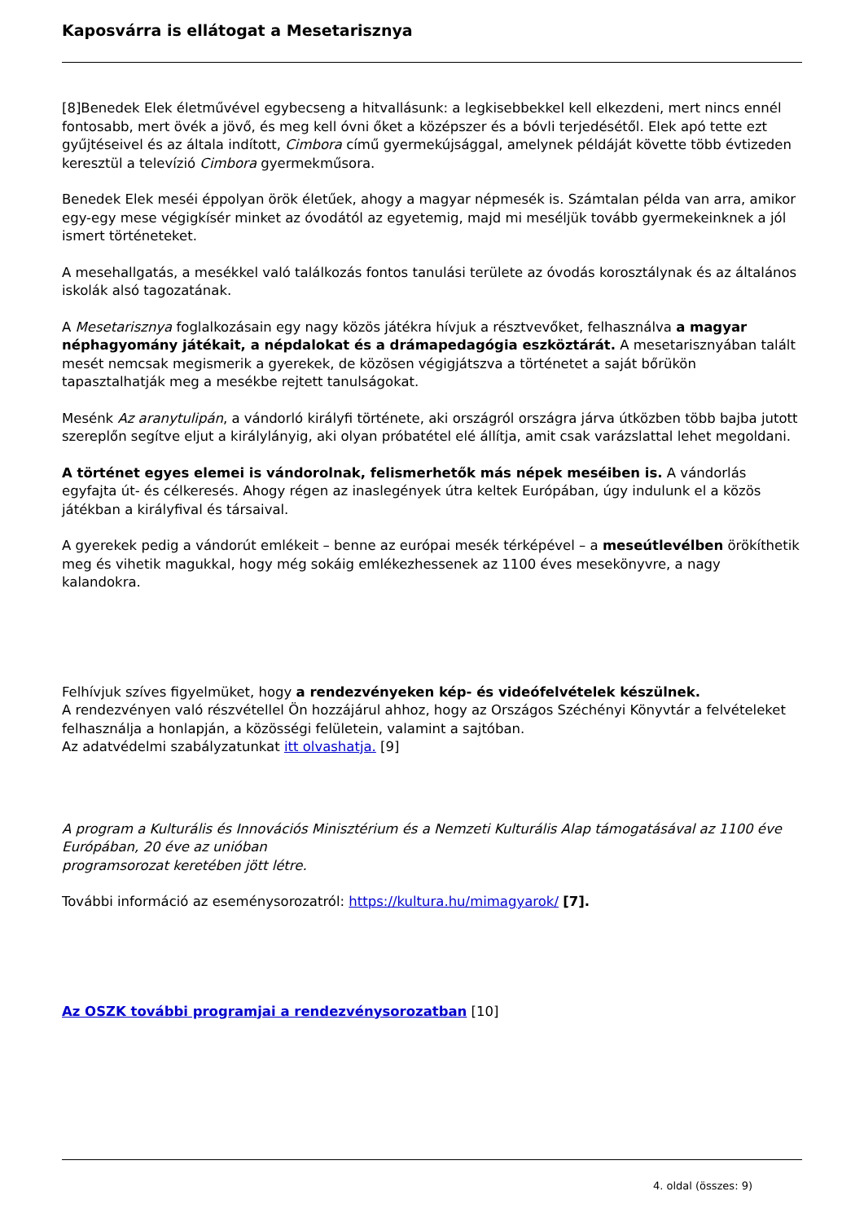Kaposvárra is ellátogat a Mesetarisznya
[8]Benedek Elek életművével egybecseng a hitvallásunk: a legkisebbekkel kell elkezdeni, mert nincs ennél fontosabb, mert övék a jövő, és meg kell óvni őket a középszer és a bóvli terjedésétől. Elek apó tette ezt gyűjtéseivel és az általa indított, Cimbora című gyermekújsággal, amelynek példáját követte több évtizeden keresztül a televízió Cimbora gyermekműsora.
Benedek Elek meséi éppolyan örök életűek, ahogy a magyar népmesék is. Számtalan példa van arra, amikor egy-egy mese végigkísér minket az óvodától az egyetemig, majd mi meséljük tovább gyermekeinknek a jól ismert történeteket.
A mesehallgatás, a mesékkel való találkozás fontos tanulási területe az óvodás korosztálynak és az általános iskolák alsó tagozatának.
A Mesetarisznya foglalkozásain egy nagy közös játékra hívjuk a résztvevőket, felhasználva a magyar néphagyomány játékait, a népdalokat és a drámapedagógia eszköztárát. A mesetarisznyában talált mesét nemcsak megismerik a gyerekek, de közösen végigjátszva a történetet a saját bőrükön tapasztalhatják meg a mesékbe rejtett tanulságokat.
Mesénk Az aranytulipán, a vándorló királyfi története, aki országról országra járva útközben több bajba jutott szereplőn segítve eljut a királylányig, aki olyan próbatétel elé állítja, amit csak varázslattal lehet megoldani.
A történet egyes elemei is vándorolnak, felismerhetők más népek meséiben is. A vándorlás egyfajta út- és célkeresés. Ahogy régen az inaslegények útra keltek Európában, úgy indulunk el a közös játékban a királyfival és társaival.
A gyerekek pedig a vándorút emlékeit – benne az európai mesék térképével – a meseútlevélben örökíthetik meg és vihetik magukkal, hogy még sokáig emlékezhessenek az 1100 éves mesekönyvre, a nagy kalandokra.
Felhívjuk szíves figyelmüket, hogy a rendezvényeken kép- és videófelvételek készülnek.
A rendezvényen való részvétellel Ön hozzájárul ahhoz, hogy az Országos Széchényi Könyvtár a felvételeket felhasználja a honlapján, a közösségi felületein, valamint a sajtóban.
Az adatvédelmi szabályzatunkat itt olvashatja. [9]
A program a Kulturális és Innovációs Minisztérium és a Nemzeti Kulturális Alap támogatásával az 1100 éve Európában, 20 éve az unióban
programsorozat keretében jött létre.
További információ az eseménysorozatról: https://kultura.hu/mimagyarok/ [7].
Az OSZK további programjai a rendezvénysorozatban [10]
4. oldal (összes: 9)